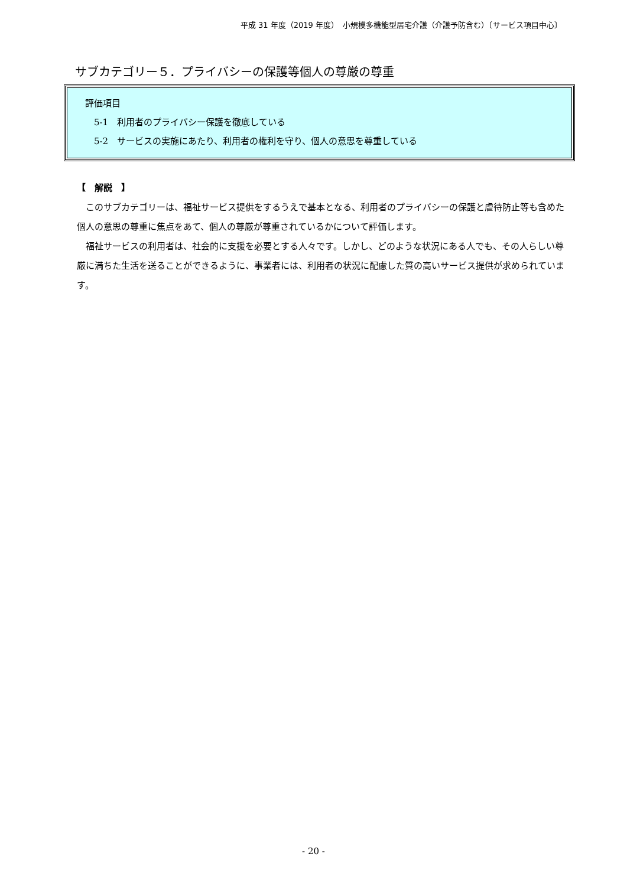平成 31 年度（2019 年度）　小規模多機能型居宅介護（介護予防含む）〔サービス項目中心〕
サブカテゴリー５．プライバシーの保護等個人の尊厳の尊重
評価項目
　5-1　利用者のプライバシー保護を徹底している
　5-2　サービスの実施にあたり、利用者の権利を守り、個人の意思を尊重している
【　解説　】
このサブカテゴリーは、福祉サービス提供をするうえで基本となる、利用者のプライバシーの保護と虐待防止等も含めた個人の意思の尊重に焦点をあて、個人の尊厳が尊重されているかについて評価します。
福祉サービスの利用者は、社会的に支援を必要とする人々です。しかし、どのような状況にある人でも、その人らしい尊厳に満ちた生活を送ることができるように、事業者には、利用者の状況に配慮した質の高いサービス提供が求められています。
- 20 -